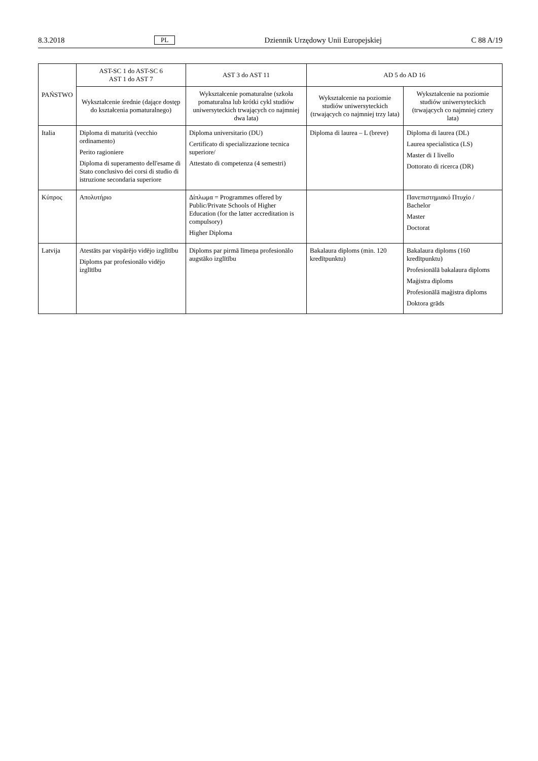8.3.2018 PL Dziennik Urzędowy Unii Europejskiej C 88 A/19
| PAŃSTWO | AST-SC 1 do AST-SC 6 AST 1 do AST 7 | AST 3 do AST 11 | AD 5 do AD 16 | |
| --- | --- | --- | --- | --- |
| | Wykształcenie średnie (dające dostęp do kształcenia pomaturalnego) | Wykształcenie pomaturalne (szkoła pomaturalna lub krótki cykl studiów uniwersyteckich trwających co najmniej dwa lata) | Wykształcenie na poziomie studiów uniwersyteckich (trwających co najmniej trzy lata) | Wykształcenie na poziomie studiów uniwersyteckich (trwających co najmniej cztery lata) |
| Italia | Diploma di maturità (vecchio ordinamento) Perito ragioniere Diploma di superamento dell'esame di Stato conclusivo dei corsi di studio di istruzione secondaria superiore | Diploma universitario (DU) Certificato di specializzazione tecnica superiore/ Attestato di competenza (4 semestri) | Diploma di laurea – L (breve) | Diploma di laurea (DL) Laurea specialistica (LS) Master di I livello Dottorato di ricerca (DR) |
| Κύπρος | Απολυτήριο | Δίπλωμα = Programmes offered by Public/Private Schools of Higher Education (for the latter accreditation is compulsory) Higher Diploma | | Πανεπιστημιακό Πτυχίο / Bachelor Master Doctorat |
| Latvija | Atestāts par vispārējo vidējo izglītību Diploms par profesionālo vidējo izglītību | Diploms par pirmā līmeņa profesionālo augstāko izglītību | Bakalaura diploms (min. 120 kredītpunktu) | Bakalaura diploms (160 kredītpunktu) Profesionālā bakalaura diploms Maģistra diploms Profesionālā maģistra diploms Doktora grāds |